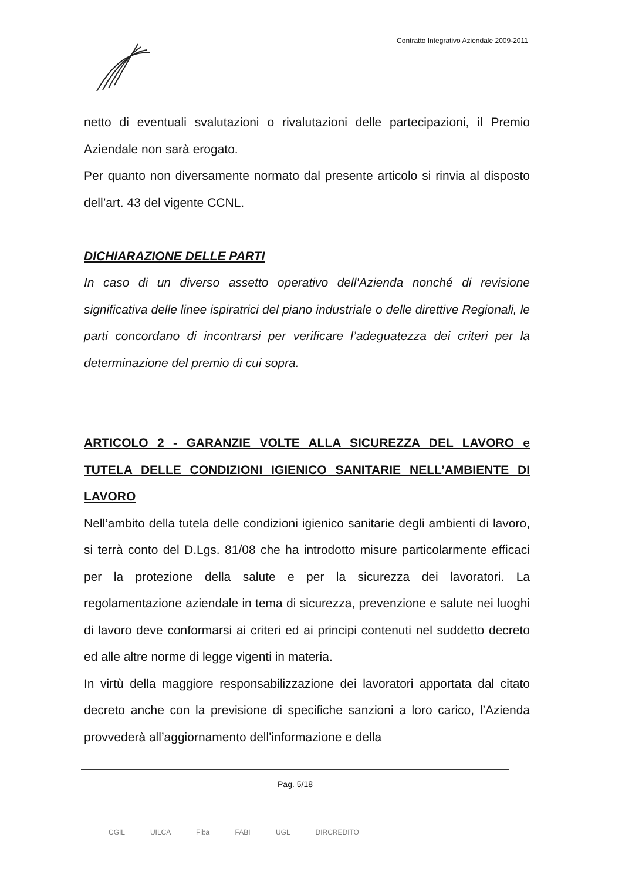Contratto Integrativo Aziendale 2009-2011
netto di eventuali svalutazioni o rivalutazioni delle partecipazioni, il Premio Aziendale non sarà erogato.
Per quanto non diversamente normato dal presente articolo si rinvia al disposto dell’art. 43 del vigente CCNL.
DICHIARAZIONE DELLE PARTI
In caso di un diverso assetto operativo dell'Azienda nonché di revisione significativa delle linee ispiratrici del piano industriale o delle direttive Regionali, le parti concordano di incontrarsi per verificare l’adeguatezza dei criteri per la determinazione del premio di cui sopra.
ARTICOLO 2 - GARANZIE VOLTE ALLA SICUREZZA DEL LAVORO e TUTELA DELLE CONDIZIONI IGIENICO SANITARIE NELL’AMBIENTE DI LAVORO
Nell’ambito della tutela delle condizioni igienico sanitarie degli ambienti di lavoro, si terrà conto del D.Lgs. 81/08 che ha introdotto misure particolarmente efficaci per la protezione della salute e per la sicurezza dei lavoratori. La regolamentazione aziendale in tema di sicurezza, prevenzione e salute nei luoghi di lavoro deve conformarsi ai criteri ed ai principi contenuti nel suddetto decreto ed alle altre norme di legge vigenti in materia.
In virtù della maggiore responsabilizzazione dei lavoratori apportata dal citato decreto anche con la previsione di specifiche sanzioni a loro carico, l’Azienda provvederà all’aggiornamento dell'informazione e della
Pag. 5/18
CGIL UILCA Fiba FABI UGL DIRCREDITO